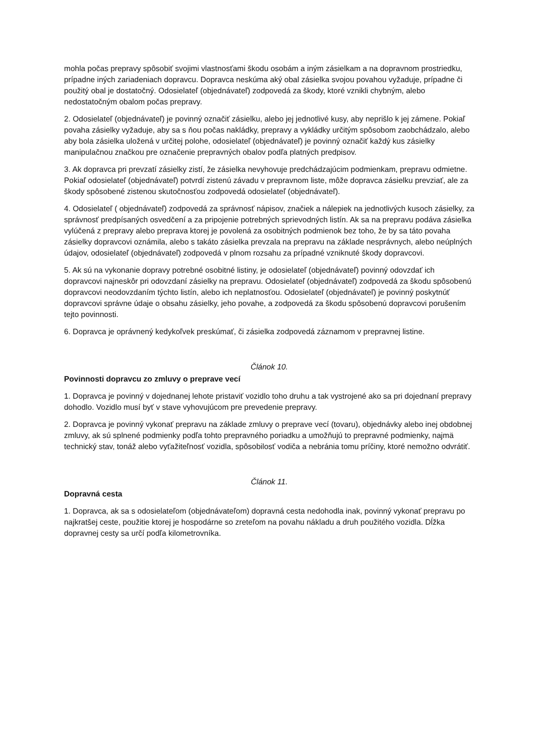mohla počas prepravy spôsobiť svojimi vlastnosťami škodu osobám a iným zásielkam a na dopravnom prostriedku, prípadne iných zariadeniach dopravcu. Dopravca neskúma aký obal zásielka svojou povahou vyžaduje, prípadne či použitý obal je dostatočný. Odosielateľ (objednávateľ) zodpovedá za škody, ktoré vznikli chybným, alebo nedostatočným obalom počas prepravy.
2. Odosielateľ (objednávateľ) je povinný označiť zásielku, alebo jej jednotlivé kusy, aby neprišlo k jej zámene. Pokiaľ povaha zásielky vyžaduje, aby sa s ňou počas nakládky, prepravy a vykládky určitým spôsobom zaobchádzalo, alebo aby bola zásielka uložená v určitej polohe, odosielateľ (objednávateľ) je povinný označiť každý kus zásielky manipulačnou značkou pre označenie prepravných obalov podľa platných predpisov.
3. Ak dopravca pri prevzatí zásielky zistí, že zásielka nevyhovuje predchádzajúcim podmienkam, prepravu odmietne. Pokiaľ odosielateľ (objednávateľ) potvrdí zistenú závadu v prepravnom liste, môže dopravca zásielku prevziať, ale za škody spôsobené zistenou skutočnosťou zodpovedá odosielateľ (objednávateľ).
4. Odosielateľ ( objednávateľ) zodpovedá za správnosť nápisov, značiek a nálepiek na jednotlivých kusoch zásielky, za správnosť predpísaných osvedčení a za pripojenie potrebných sprievodných listín. Ak sa na prepravu podáva zásielka vylúčená z prepravy alebo preprava ktorej je povolená za osobitných podmienok bez toho, že by sa táto povaha zásielky dopravcovi oznámila, alebo s takáto zásielka prevzala na prepravu na základe nesprávnych, alebo neúplných údajov, odosielateľ (objednávateľ) zodpovedá v plnom rozsahu za prípadné vzniknuté škody dopravcovi.
5. Ak sú na vykonanie dopravy potrebné osobitné listiny, je odosielateľ (objednávateľ) povinný odovzdať ich dopravcovi najneskôr pri odovzdaní zásielky na prepravu. Odosielateľ (objednávateľ) zodpovedá za škodu spôsobenú dopravcovi neodovzdaním týchto listín, alebo ich neplatnosťou. Odosielateľ (objednávateľ) je povinný poskytnúť dopravcovi správne údaje o obsahu zásielky, jeho povahe, a zodpovedá za škodu spôsobenú dopravcovi porušením tejto povinnosti.
6. Dopravca je oprávnený kedykoľvek preskúmať, či zásielka zodpovedá záznamom v prepravnej listine.
Článok 10.
Povinnosti dopravcu zo zmluvy o preprave vecí
1. Dopravca je povinný v dojednanej lehote pristaviť vozidlo toho druhu a tak vystrojené ako sa pri dojednaní prepravy dohodlo. Vozidlo musí byť v stave vyhovujúcom pre prevedenie prepravy.
2. Dopravca je povinný vykonať prepravu na základe zmluvy o preprave vecí (tovaru), objednávky alebo inej obdobnej zmluvy, ak sú splnené podmienky podľa tohto prepravného poriadku a umožňujú to prepravné podmienky, najmä technický stav, tonáž alebo vyťažiteľnosť vozidla, spôsobilosť vodiča a nebránia tomu príčiny, ktoré nemožno odvrátiť.
Článok 11.
Dopravná cesta
1. Dopravca, ak sa s odosielateľom (objednávateľom) dopravná cesta nedohodla inak, povinný vykonať prepravu po najkratšej ceste, použitie ktorej je hospodárne so zreteľom na povahu nákladu a druh použitého vozidla. Dĺžka dopravnej cesty sa určí podľa kilometrovníka.